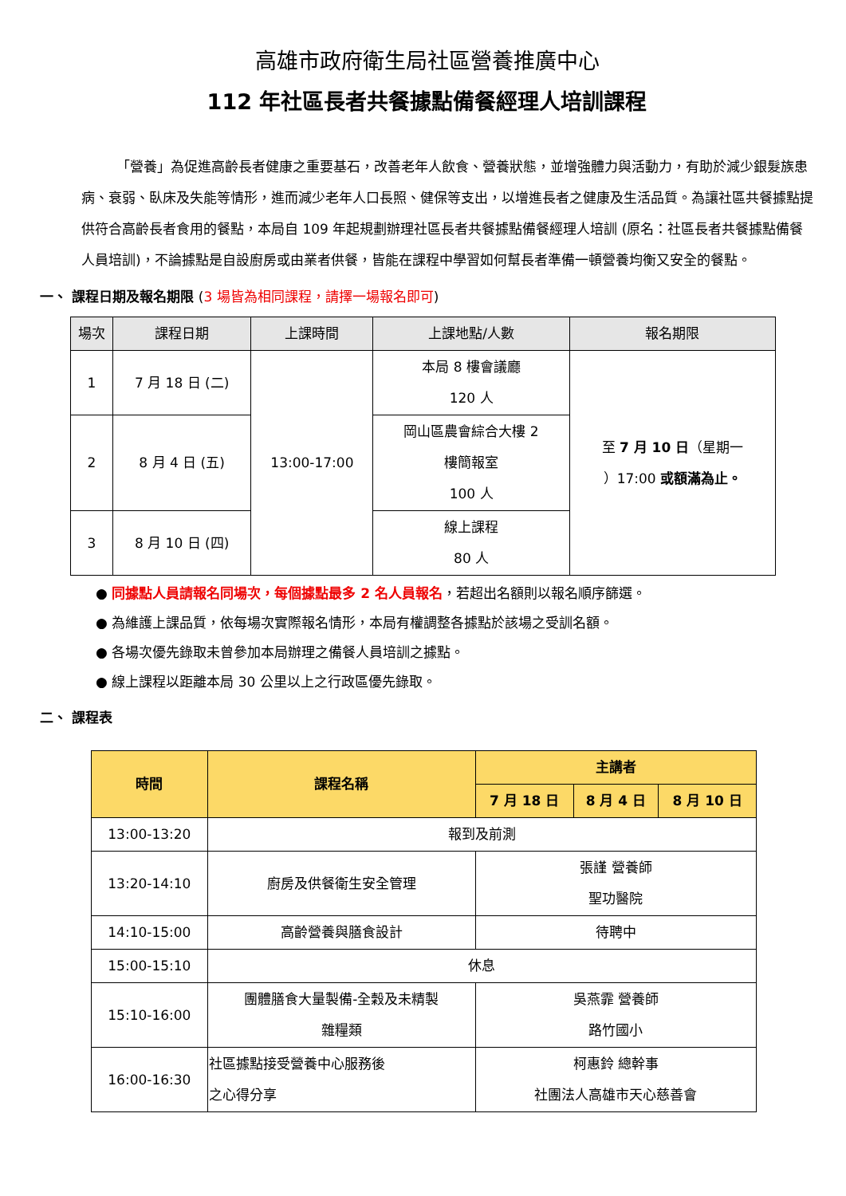高雄市政府衛生局社區營養推廣中心
112 年社區長者共餐據點備餐經理人培訓課程
「營養」為促進高齡長者健康之重要基石，改善老年人飲食、營養狀態，並增強體力與活動力，有助於減少銀髮族患病、衰弱、臥床及失能等情形，進而減少老年人口長照、健保等支出，以增進長者之健康及生活品質。為讓社區共餐據點提供符合高齡長者食用的餐點，本局自 109 年起規劃辦理社區長者共餐據點備餐經理人培訓 (原名：社區長者共餐據點備餐人員培訓)，不論據點是自設廚房或由業者供餐，皆能在課程中學習如何幫長者準備一頓營養均衡又安全的餐點。
一、 課程日期及報名期限 (3 場皆為相同課程，請擇一場報名即可)
| 場次 | 課程日期 | 上課時間 | 上課地點/人數 | 報名期限 |
| --- | --- | --- | --- | --- |
| 1 | 7 月 18 日 (二) | 13:00-17:00 | 本局 8 樓會議廳 120 人 | 至 7 月 10 日 （星期一 ）17:00 或額滿為止。 |
| 2 | 8 月 4 日 (五) | | 岡山區農會綜合大樓 2 樓簡報室 100 人 | |
| 3 | 8 月 10 日 (四) | | 線上課程 80 人 | |
● 同據點人員請報名同場次，每個據點最多 2 名人員報名，若超出名額則以報名順序篩選。
● 為維護上課品質，依每場次實際報名情形，本局有權調整各據點於該場之受訓名額。
● 各場次優先錄取未曾參加本局辦理之備餐人員培訓之據點。
● 線上課程以距離本局 30 公里以上之行政區優先錄取。
二、 課程表
| 時間 | 課程名稱 | 主講者 | | |
| --- | --- | --- | --- | --- |
| | | 7 月 18 日 | 8 月 4 日 | 8 月 10 日 |
| 13:00-13:20 | 報到及前測 | | | |
| 13:20-14:10 | 廚房及供餐衛生安全管理 | 張謹 營養師 聖功醫院 | | |
| 14:10-15:00 | 高齡營養與膳食設計 | 待聘中 | | |
| 15:00-15:10 | 休息 | | | |
| 15:10-16:00 | 團體膳食大量製備-全穀及未精製 雜糧類 | 吳燕霏 營養師 路竹國小 | | |
| 16:00-16:30 | 社區據點接受營養中心服務後 之心得分享 | 柯惠鈴 總幹事 社團法人高雄市天心慈善會 | | |